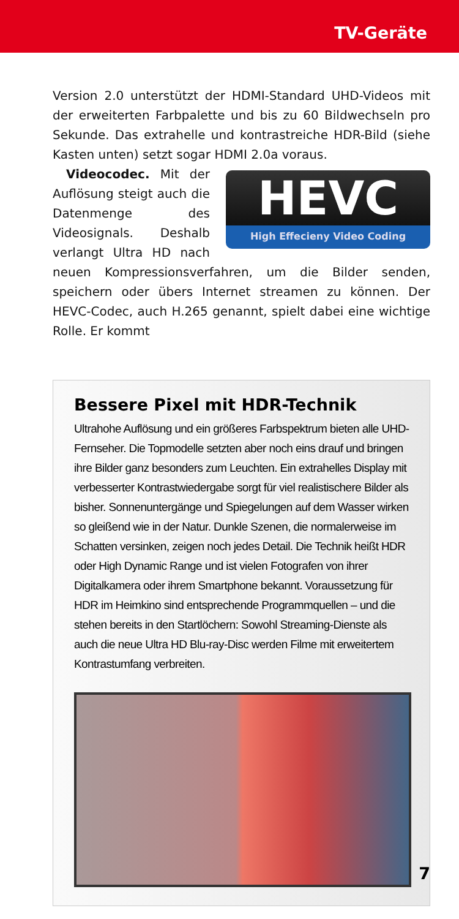TV-Geräte
Version 2.0 unterstützt der HDMI-Standard UHD-Videos mit der erweiterten Farbpalette und bis zu 60 Bildwechseln pro Sekunde. Das extrahelle und kontrastreiche HDR-Bild (siehe Kasten unten) setzt sogar HDMI 2.0a voraus.
HEVC
High Effecieny Video Coding
Videocodec. Mit der Auflösung steigt auch die Datenmenge des Videosignals. Deshalb verlangt Ultra HD nach neuen Kompressionsverfahren, um die Bilder senden, speichern oder übers Internet streamen zu können. Der HEVC-Codec, auch H.265 genannt, spielt dabei eine wichtige Rolle. Er kommt
Bessere Pixel mit HDR-Technik
Ultrahohe Auflösung und ein größeres Farbspektrum bieten alle UHD-Fernseher. Die Topmodelle setzten aber noch eins drauf und bringen ihre Bilder ganz besonders zum Leuchten. Ein extrahelles Display mit verbesserter Kontrastwiedergabe sorgt für viel realistischere Bilder als bisher. Sonnenuntergänge und Spiegelungen auf dem Wasser wirken so gleißend wie in der Natur. Dunkle Szenen, die normalerweise im Schatten versinken, zeigen noch jedes Detail. Die Technik heißt HDR oder High Dynamic Range und ist vielen Fotografen von ihrer Digitalkamera oder ihrem Smartphone bekannt. Voraussetzung für HDR im Heimkino sind entsprechende Programmquellen – und die stehen bereits in den Startlöchern: Sowohl Streaming-Dienste als auch die neue Ultra HD Blu-ray-Disc werden Filme mit erweitertem Kontrastumfang verbreiten.
7